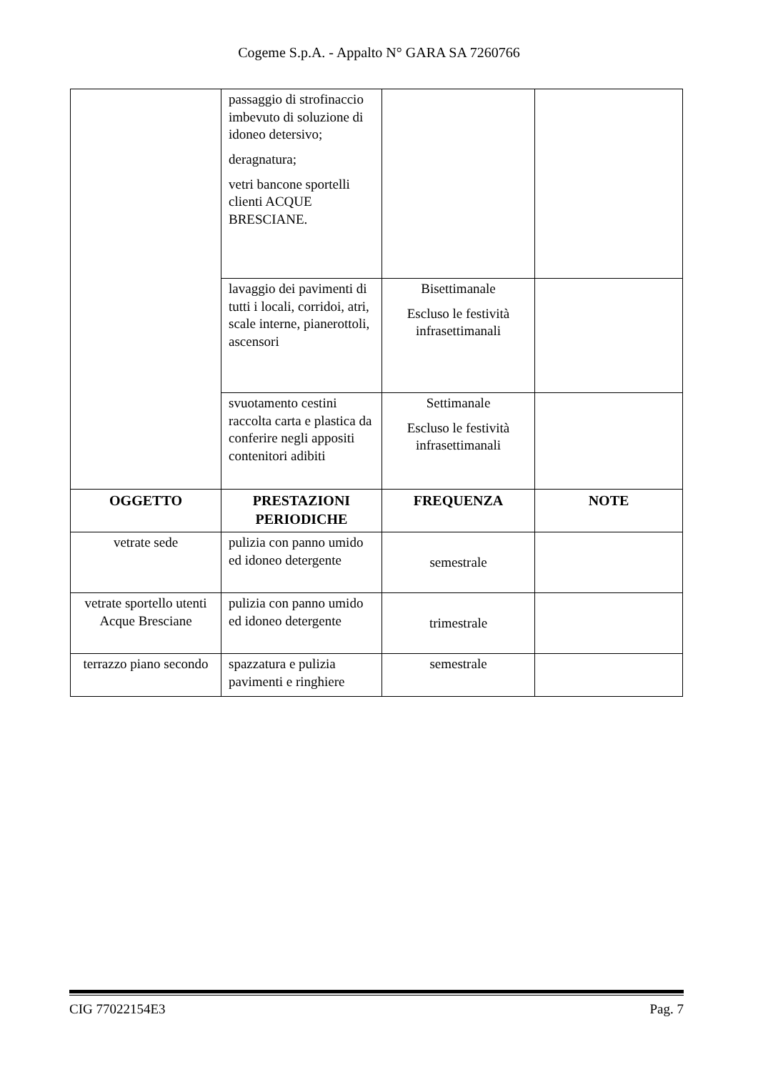Cogeme S.p.A. - Appalto N° GARA SA 7260766
| | passaggio di strofinaccio imbevuto di soluzione di idoneo detersivo; deragnatura; vetri bancone sportelli clienti ACQUE BRESCIANE. | | |
| | lavaggio dei pavimenti di tutti i locali, corridoi, atri, scale interne, pianerottoli, ascensori | Bisettimanale Escluso le festività infrasettimanali | |
| | svuotamento cestini raccolta carta e plastica da conferire negli appositi contenitori adibiti | Settimanale Escluso le festività infrasettimanali | |
| OGGETTO | PRESTAZIONI PERIODICHE | FREQUENZA | NOTE |
| vetrate sede | pulizia con panno umido ed idoneo detergente | semestrale | |
| vetrate sportello utenti Acque Bresciane | pulizia con panno umido ed idoneo detergente | trimestrale | |
| terrazzo piano secondo | spazzatura e pulizia pavimenti e ringhiere | semestrale | |
CIG 77022154E3 Pag. 7